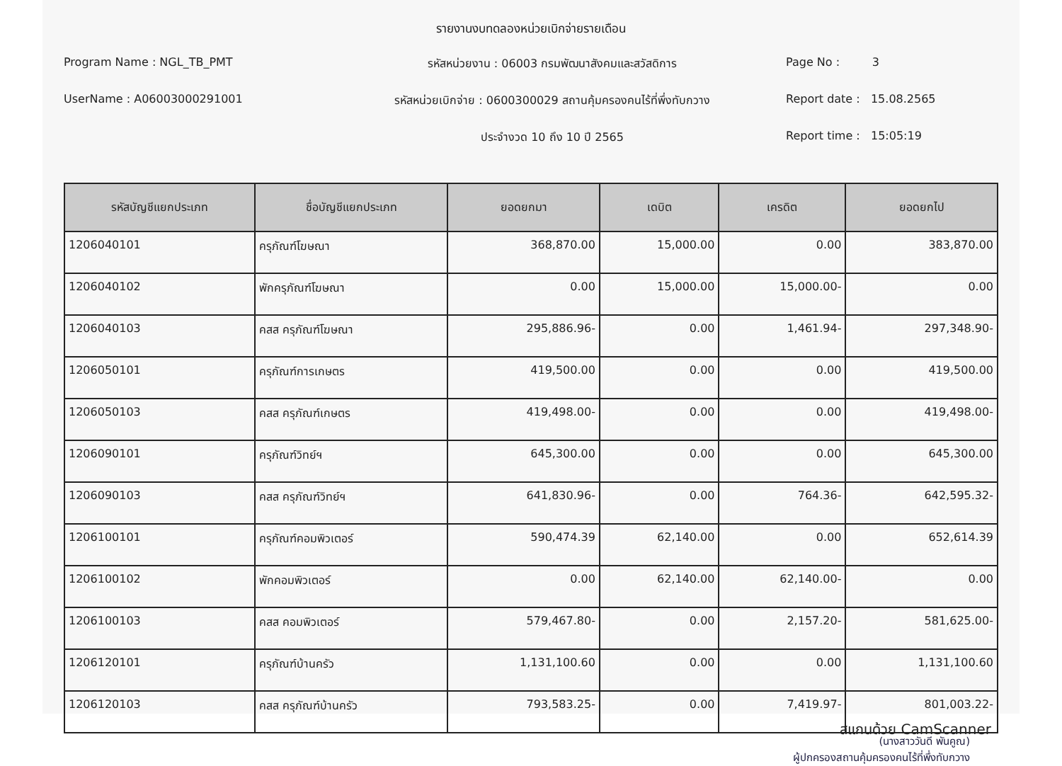รายงานงบทดลองหน่วยเบิกจ่ายรายเดือน
Program Name : NGL_TB_PMT
รหัสหน่วยงาน : 06003 กรมพัฒนาสังคมและสวัสดิการ
Page No : 3
UserName : A06003000291001
รหัสหน่วยเบิกจ่าย : 0600300029 สถานคุ้มครองคนไร้ที่พึ่งทับกวาง
Report date : 15.08.2565
ประจำงวด 10 ถึง 10 ปี 2565
Report time : 15:05:19
| รหัสบัญชีแยกประเภท | ชื่อบัญชีแยกประเภท | ยอดยกมา | เดบิต | เครดิต | ยอดยกไป |
| --- | --- | --- | --- | --- | --- |
| 1206040101 | ครุภัณฑ์โฆษณา | 368,870.00 | 15,000.00 | 0.00 | 383,870.00 |
| 1206040102 | พักครุภัณฑ์โฆษณา | 0.00 | 15,000.00 | 15,000.00- | 0.00 |
| 1206040103 | คสส ครุภัณฑ์โฆษณา | 295,886.96- | 0.00 | 1,461.94- | 297,348.90- |
| 1206050101 | ครุภัณฑ์การเกษตร | 419,500.00 | 0.00 | 0.00 | 419,500.00 |
| 1206050103 | คสส ครุภัณฑ์เกษตร | 419,498.00- | 0.00 | 0.00 | 419,498.00- |
| 1206090101 | ครุภัณฑ์วิทย์ฯ | 645,300.00 | 0.00 | 0.00 | 645,300.00 |
| 1206090103 | คสส ครุภัณฑ์วิทย์ฯ | 641,830.96- | 0.00 | 764.36- | 642,595.32- |
| 1206100101 | ครุภัณฑ์คอมพิวเตอร์ | 590,474.39 | 62,140.00 | 0.00 | 652,614.39 |
| 1206100102 | พักคอมพิวเตอร์ | 0.00 | 62,140.00 | 62,140.00- | 0.00 |
| 1206100103 | คสส คอมพิวเตอร์ | 579,467.80- | 0.00 | 2,157.20- | 581,625.00- |
| 1206120101 | ครุภัณฑ์บ้านครัว | 1,131,100.60 | 0.00 | 0.00 | 1,131,100.60 |
| 1206120103 | คสส ครุภัณฑ์บ้านครัว | 793,583.25- | 0.00 | 7,419.97- | 801,003.22- |
(นางสาววันดี พันคูณ)
ผู้ปกครองสถานคุ้มครองคนไร้ที่พึ่งทับกวาง
สแกนด้วย CamScanner